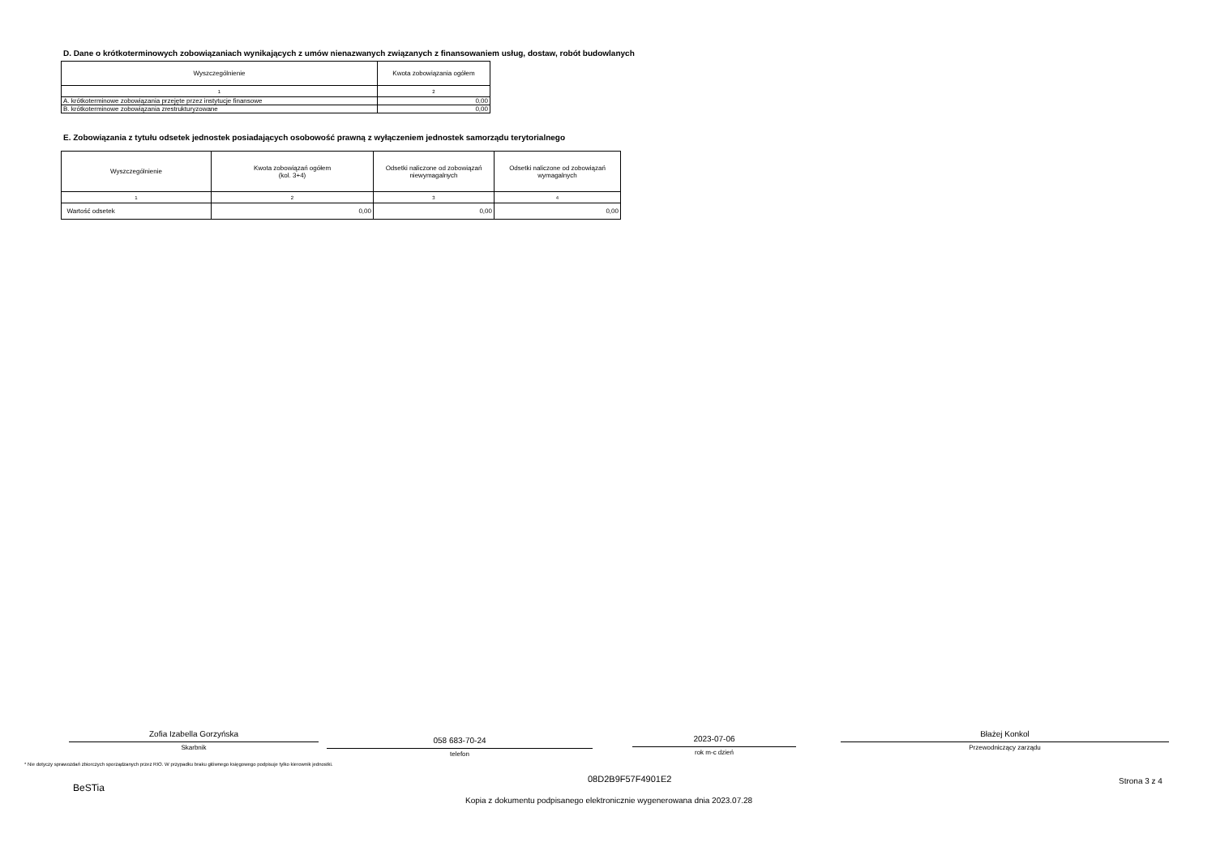D. Dane o krótkoterminowych zobowiązaniach wynikających z umów nienazwanych związanych z finansowaniem usług, dostaw, robót budowlanych
| Wyszczególnienie | Kwota zobowiązania ogółem |
| --- | --- |
| 1 | 2 |
| A. krótkoterminowe zobowiązania przejęte przez instytucje finansowe | 0,00 |
| B. krótkoterminowe zobowiązania zrestrukturyzowane | 0,00 |
E. Zobowiązania z tytułu odsetek jednostek posiadających osobowość prawną z wyłączeniem jednostek samorządu terytorialnego
| Wyszczególnienie | Kwota zobowiązań ogółem (kol. 3+4) | Odsetki naliczone od zobowiązań niewymagalnych | Odsetki naliczone od zobowiązań wymagalnych |
| --- | --- | --- | --- |
| 1 | 2 | 3 | 4 |
| Wartość odsetek | 0,00 | 0,00 | 0,00 |
Zofia Izabella Gorzyńska
Skarbnik
058 683-70-24
telefon
2023-07-06
rok m-c dzień
Błażej Konkol
Przewodniczący zarządu
* Nie dotyczy sprawozdań zbiorczych sporządzanych przez RIO. W przypadku braku głównego księgowego podpisuje tylko kierownik jednostki.
08D2B9F57F4901E2 Strona 3 z 4
BeSTia
Kopia z dokumentu podpisanego elektronicznie wygenerowana dnia 2023.07.28